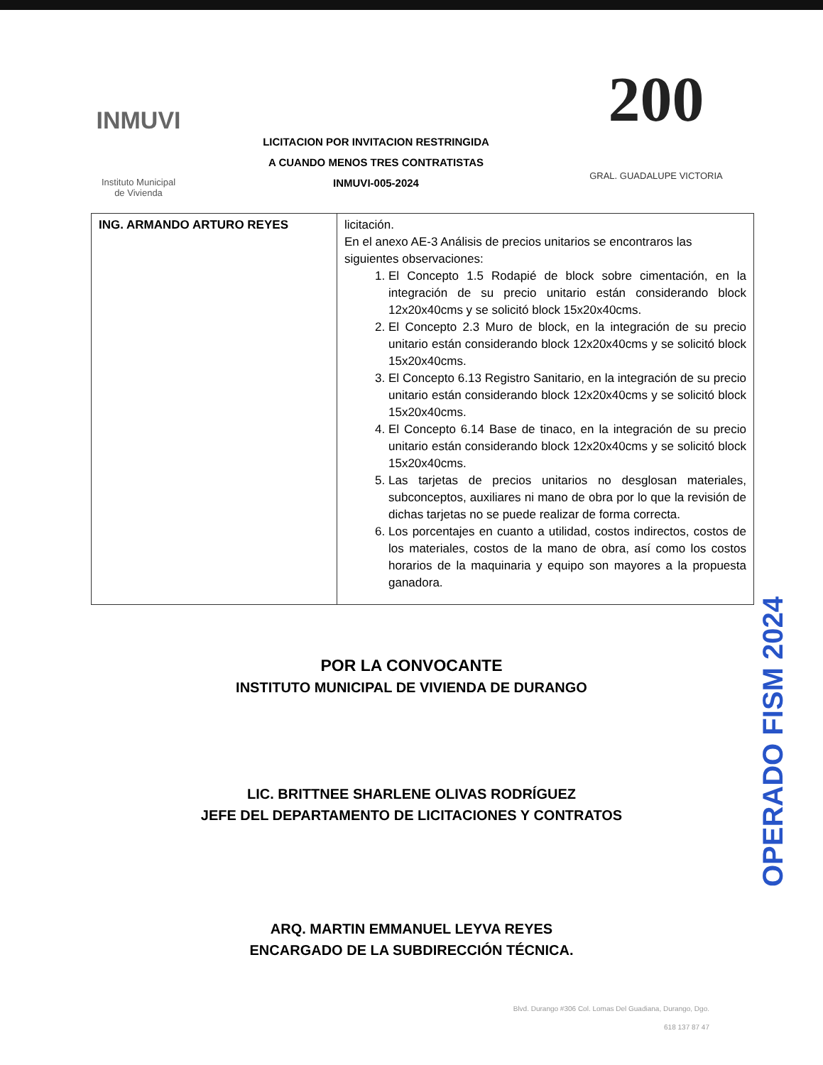INMUVI
Instituto Municipal
de Vivienda
LICITACION POR INVITACION RESTRINGIDA
A CUANDO MENOS TRES CONTRATISTAS
INMUVI-005-2024
200
GRAL. GUADALUPE VICTORIA
| ING. ARMANDO ARTURO REYES | licitación. En el anexo AE-3 Análisis de precios unitarios se encontraros las siguientes observaciones: 1. El Concepto 1.5 Rodapié de block sobre cimentación, en la integración de su precio unitario están considerando block 12x20x40cms y se solicitó block 15x20x40cms. 2. El Concepto 2.3 Muro de block, en la integración de su precio unitario están considerando block 12x20x40cms y se solicitó block 15x20x40cms. 3. El Concepto 6.13 Registro Sanitario, en la integración de su precio unitario están considerando block 12x20x40cms y se solicitó block 15x20x40cms. 4. El Concepto 6.14 Base de tinaco, en la integración de su precio unitario están considerando block 12x20x40cms y se solicitó block 15x20x40cms. 5. Las tarjetas de precios unitarios no desglosan materiales, subconceptos, auxiliares ni mano de obra por lo que la revisión de dichas tarjetas no se puede realizar de forma correcta. 6. Los porcentajes en cuanto a utilidad, costos indirectos, costos de los materiales, costos de la mano de obra, así como los costos horarios de la maquinaria y equipo son mayores a la propuesta ganadora. |
POR LA CONVOCANTE
INSTITUTO MUNICIPAL DE VIVIENDA DE DURANGO
LIC. BRITTNEE SHARLENE OLIVAS RODRÍGUEZ
JEFE DEL DEPARTAMENTO DE LICITACIONES Y CONTRATOS
ARQ. MARTIN EMMANUEL LEYVA REYES
ENCARGADO DE LA SUBDIRECCIÓN TÉCNICA.
OPERADO FISM 2024
Blvd. Durango #306 Col. Lomas Del Guadiana, Durango, Dgo.
618 137 87 47